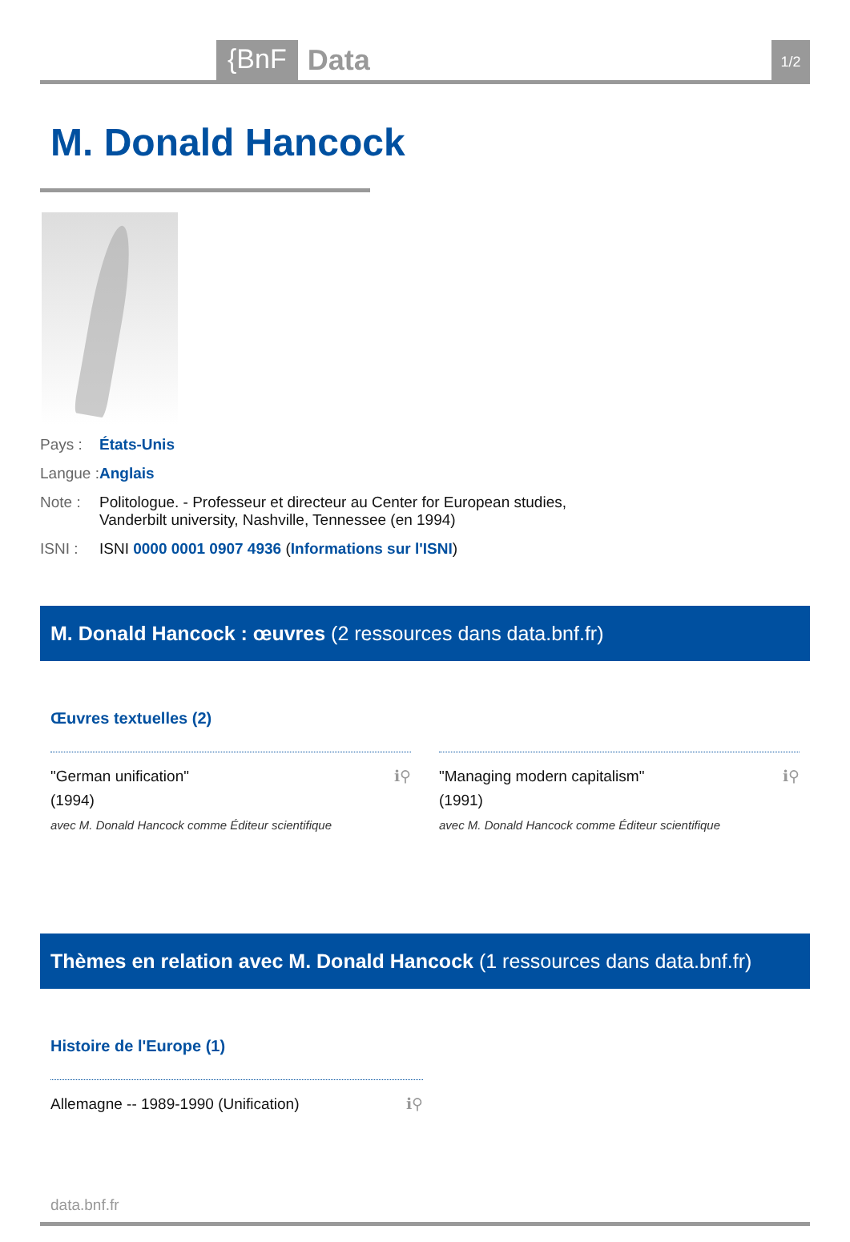{BnF Data 1/2
M. Donald Hancock
Pays : États-Unis
Langue : Anglais
Note : Politologue. - Professeur et directeur au Center for European studies, Vanderbilt university, Nashville, Tennessee (en 1994)
ISNI : ISNI 0000 0001 0907 4936 (Informations sur l'ISNI)
M. Donald Hancock : œuvres (2 ressources dans data.bnf.fr)
Œuvres textuelles (2)
ℹ⚲ "German unification"
(1994)
avec M. Donald Hancock comme Éditeur scientifique
ℹ⚲ "Managing modern capitalism"
(1991)
avec M. Donald Hancock comme Éditeur scientifique
Thèmes en relation avec M. Donald Hancock (1 ressources dans data.bnf.fr)
Histoire de l'Europe (1)
ℹ⚲ Allemagne -- 1989-1990 (Unification)
data.bnf.fr